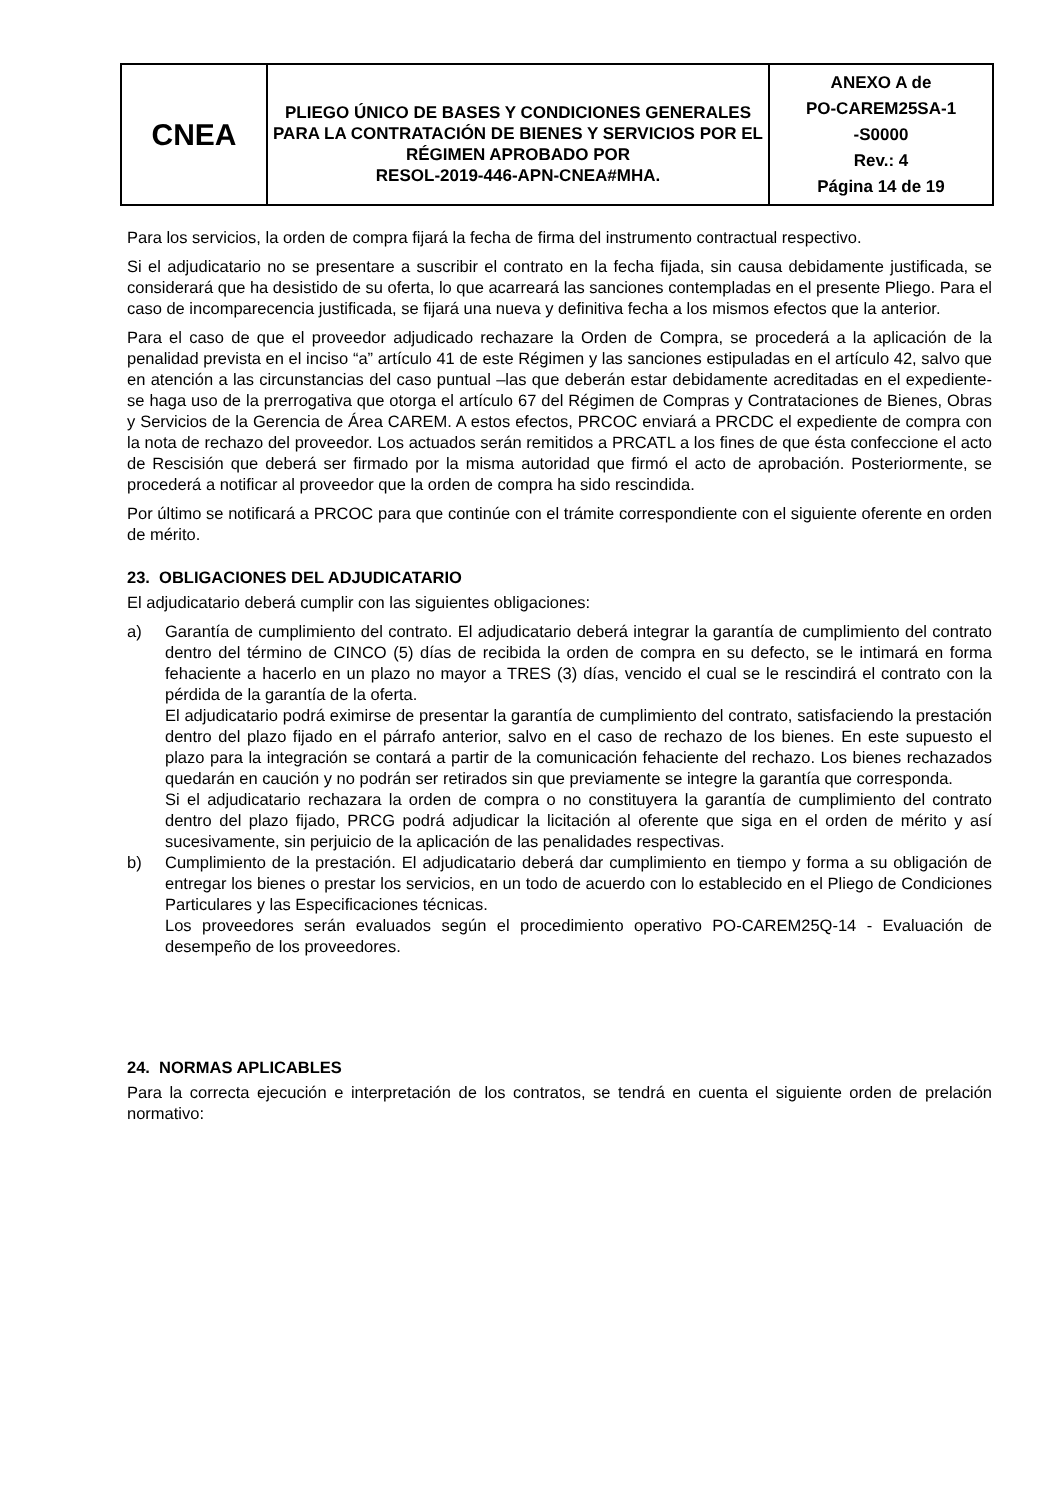| CNEA | PLIEGO ÚNICO DE BASES Y CONDICIONES GENERALES PARA LA CONTRATACIÓN DE BIENES Y SERVICIOS POR EL RÉGIMEN APROBADO POR RESOL-2019-446-APN-CNEA#MHA. | ANEXO A de PO-CAREM25SA-1 -S0000 Rev.: 4 Página 14 de 19 |
Para los servicios, la orden de compra fijará la fecha de firma del instrumento contractual respectivo.
Si el adjudicatario no se presentare a suscribir el contrato en la fecha fijada, sin causa debidamente justificada, se considerará que ha desistido de su oferta, lo que acarreará las sanciones contempladas en el presente Pliego. Para el caso de incomparecencia justificada, se fijará una nueva y definitiva fecha a los mismos efectos que la anterior.
Para el caso de que el proveedor adjudicado rechazare la Orden de Compra, se procederá a la aplicación de la penalidad prevista en el inciso “a” artículo 41 de este Régimen y las sanciones estipuladas en el artículo 42, salvo que en atención a las circunstancias del caso puntual –las que deberán estar debidamente acreditadas en el expediente- se haga uso de la prerrogativa que otorga el artículo 67 del Régimen de Compras y Contrataciones de Bienes, Obras y Servicios de la Gerencia de Área CAREM. A estos efectos, PRCOC enviará a PRCDC el expediente de compra con la nota de rechazo del proveedor. Los actuados serán remitidos a PRCATL a los fines de que ésta confeccione el acto de Rescisión que deberá ser firmado por la misma autoridad que firmó el acto de aprobación. Posteriormente, se procederá a notificar al proveedor que la orden de compra ha sido rescindida.
Por último se notificará a PRCOC para que continúe con el trámite correspondiente con el siguiente oferente en orden de mérito.
23. OBLIGACIONES DEL ADJUDICATARIO
El adjudicatario deberá cumplir con las siguientes obligaciones:
a) Garantía de cumplimiento del contrato. El adjudicatario deberá integrar la garantía de cumplimiento del contrato dentro del término de CINCO (5) días de recibida la orden de compra en su defecto, se le intimará en forma fehaciente a hacerlo en un plazo no mayor a TRES (3) días, vencido el cual se le rescindirá el contrato con la pérdida de la garantía de la oferta.
El adjudicatario podrá eximirse de presentar la garantía de cumplimiento del contrato, satisfaciendo la prestación dentro del plazo fijado en el párrafo anterior, salvo en el caso de rechazo de los bienes. En este supuesto el plazo para la integración se contará a partir de la comunicación fehaciente del rechazo. Los bienes rechazados quedarán en caución y no podrán ser retirados sin que previamente se integre la garantía que corresponda.
Si el adjudicatario rechazara la orden de compra o no constituyera la garantía de cumplimiento del contrato dentro del plazo fijado, PRCG podrá adjudicar la licitación al oferente que siga en el orden de mérito y así sucesivamente, sin perjuicio de la aplicación de las penalidades respectivas.
b) Cumplimiento de la prestación. El adjudicatario deberá dar cumplimiento en tiempo y forma a su obligación de entregar los bienes o prestar los servicios, en un todo de acuerdo con lo establecido en el Pliego de Condiciones Particulares y las Especificaciones técnicas.
Los proveedores serán evaluados según el procedimiento operativo PO-CAREM25Q-14 - Evaluación de desempeño de los proveedores.
24. NORMAS APLICABLES
Para la correcta ejecución e interpretación de los contratos, se tendrá en cuenta el siguiente orden de prelación normativo: